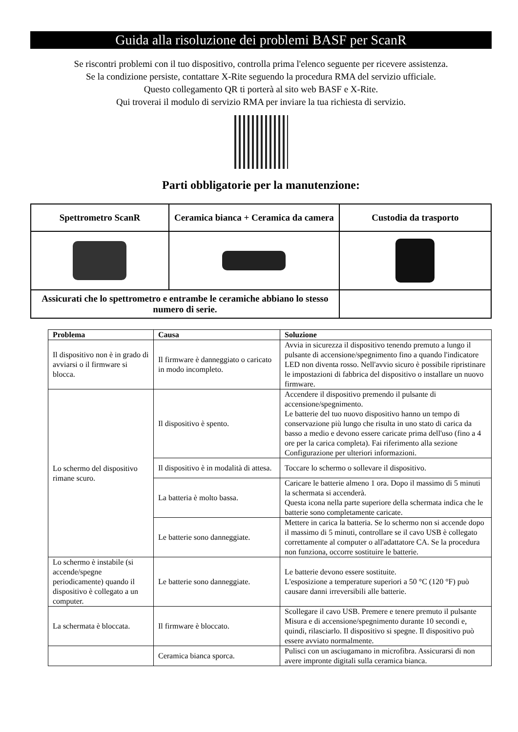Guida alla risoluzione dei problemi BASF per ScanR
Se riscontri problemi con il tuo dispositivo, controlla prima l'elenco seguente per ricevere assistenza.
Se la condizione persiste, contattare X-Rite seguendo la procedura RMA del servizio ufficiale.
Questo collegamento QR ti porterà al sito web BASF e X-Rite.
Qui troverai il modulo di servizio RMA per inviare la tua richiesta di servizio.
Parti obbligatorie per la manutenzione:
| Spettrometro ScanR | Ceramica bianca + Ceramica da camera | Custodia da trasporto |
| --- | --- | --- |
| Assicurati che lo spettrometro e entrambe le ceramiche abbiano lo stesso numero di serie. | | |
| Problema | Causa | Soluzione |
| --- | --- | --- |
| Il dispositivo non è in grado di avviarsi o il firmware si blocca. | Il firmware è danneggiato o caricato in modo incompleto. | Avvia in sicurezza il dispositivo tenendo premuto a lungo il pulsante di accensione/spegnimento fino a quando l'indicatore LED non diventa rosso. Nell'avvio sicuro è possibile ripristinare le impostazioni di fabbrica del dispositivo o installare un nuovo firmware. |
| Lo schermo del dispositivo rimane scuro. | Il dispositivo è spento. | Accendere il dispositivo premendo il pulsante di accensione/spegnimento. Le batterie del tuo nuovo dispositivo hanno un tempo di conservazione più lungo che risulta in uno stato di carica da basso a medio e devono essere caricate prima dell'uso (fino a 4 ore per la carica completa). Fai riferimento alla sezione Configurazione per ulteriori informazioni. |
| | Il dispositivo è in modalità di attesa. | Toccare lo schermo o sollevare il dispositivo. |
| | La batteria è molto bassa. | Caricare le batterie almeno 1 ora. Dopo il massimo di 5 minuti la schermata si accenderà. Questa icona nella parte superiore della schermata indica che le batterie sono completamente caricate. |
| | Le batterie sono danneggiate. | Mettere in carica la batteria. Se lo schermo non si accende dopo il massimo di 5 minuti, controllare se il cavo USB è collegato correttamente al computer o all'adattatore CA. Se la procedura non funziona, occorre sostituire le batterie. |
| Lo schermo è instabile (si accende/spegne periodicamente) quando il dispositivo è collegato a un computer. | Le batterie sono danneggiate. | Le batterie devono essere sostituite. L'esposizione a temperature superiori a 50 °C (120 °F) può causare danni irreversibili alle batterie. |
| La schermata è bloccata. | Il firmware è bloccato. | Scollegare il cavo USB. Premere e tenere premuto il pulsante Misura e di accensione/spegnimento durante 10 secondi e, quindi, rilasciarlo. Il dispositivo si spegne. Il dispositivo può essere avviato normalmente. |
| | Ceramica bianca sporca. | Pulisci con un asciugamano in microfibra. Assicurarsi di non avere impronte digitali sulla ceramica bianca. |